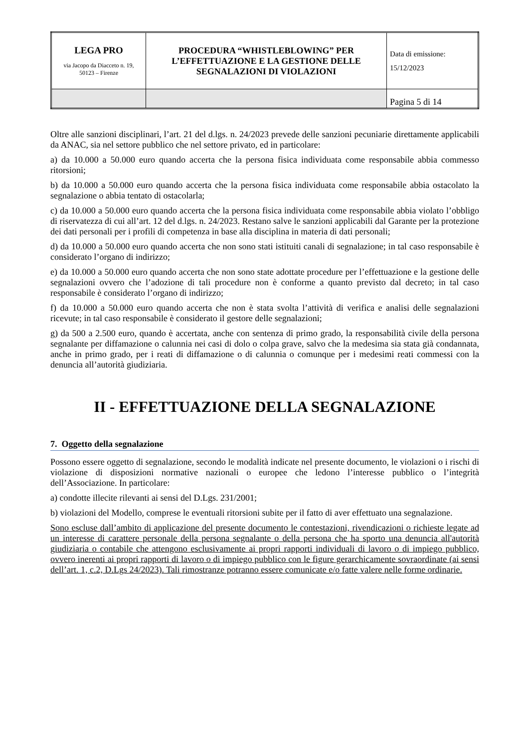| LEGA PRO via Jacopo da Diacceto n. 19, 50123 – Firenze | PROCEDURA “WHISTLEBLOWING” PER L’EFFETTUAZIONE E LA GESTIONE DELLE SEGNALAZIONI DI VIOLAZIONI | Data di emissione: 15/12/2023 |
| | | Pagina 5 di 14 |
Oltre alle sanzioni disciplinari, l’art. 21 del d.lgs. n. 24/2023 prevede delle sanzioni pecuniarie direttamente applicabili da ANAC, sia nel settore pubblico che nel settore privato, ed in particolare:
a) da 10.000 a 50.000 euro quando accerta che la persona fisica individuata come responsabile abbia commesso ritorsioni;
b) da 10.000 a 50.000 euro quando accerta che la persona fisica individuata come responsabile abbia ostacolato la segnalazione o abbia tentato di ostacolarla;
c) da 10.000 a 50.000 euro quando accerta che la persona fisica individuata come responsabile abbia violato l’obbligo di riservatezza di cui all’art. 12 del d.lgs. n. 24/2023. Restano salve le sanzioni applicabili dal Garante per la protezione dei dati personali per i profili di competenza in base alla disciplina in materia di dati personali;
d) da 10.000 a 50.000 euro quando accerta che non sono stati istituiti canali di segnalazione; in tal caso responsabile è considerato l’organo di indirizzo;
e) da 10.000 a 50.000 euro quando accerta che non sono state adottate procedure per l’effettuazione e la gestione delle segnalazioni ovvero che l’adozione di tali procedure non è conforme a quanto previsto dal decreto; in tal caso responsabile è considerato l’organo di indirizzo;
f) da 10.000 a 50.000 euro quando accerta che non è stata svolta l’attività di verifica e analisi delle segnalazioni ricevute; in tal caso responsabile è considerato il gestore delle segnalazioni;
g) da 500 a 2.500 euro, quando è accertata, anche con sentenza di primo grado, la responsabilità civile della persona segnalante per diffamazione o calunnia nei casi di dolo o colpa grave, salvo che la medesima sia stata già condannata, anche in primo grado, per i reati di diffamazione o di calunnia o comunque per i medesimi reati commessi con la denuncia all’autorità giudiziaria.
II - EFFETTUAZIONE DELLA SEGNALAZIONE
7. Oggetto della segnalazione
Possono essere oggetto di segnalazione, secondo le modalità indicate nel presente documento, le violazioni o i rischi di violazione di disposizioni normative nazionali o europee che ledono l’interesse pubblico o l’integrità dell’Associazione. In particolare:
a) condotte illecite rilevanti ai sensi del D.Lgs. 231/2001;
b) violazioni del Modello, comprese le eventuali ritorsioni subite per il fatto di aver effettuato una segnalazione.
Sono escluse dall’ambito di applicazione del presente documento le contestazioni, rivendicazioni o richieste legate ad un interesse di carattere personale della persona segnalante o della persona che ha sporto una denuncia all'autorità giudiziaria o contabile che attengono esclusivamente ai propri rapporti individuali di lavoro o di impiego pubblico, ovvero inerenti ai propri rapporti di lavoro o di impiego pubblico con le figure gerarchicamente sovraordinate (ai sensi dell’art. 1, c.2, D.Lgs 24/2023). Tali rimostranze potranno essere comunicate e/o fatte valere nelle forme ordinarie.